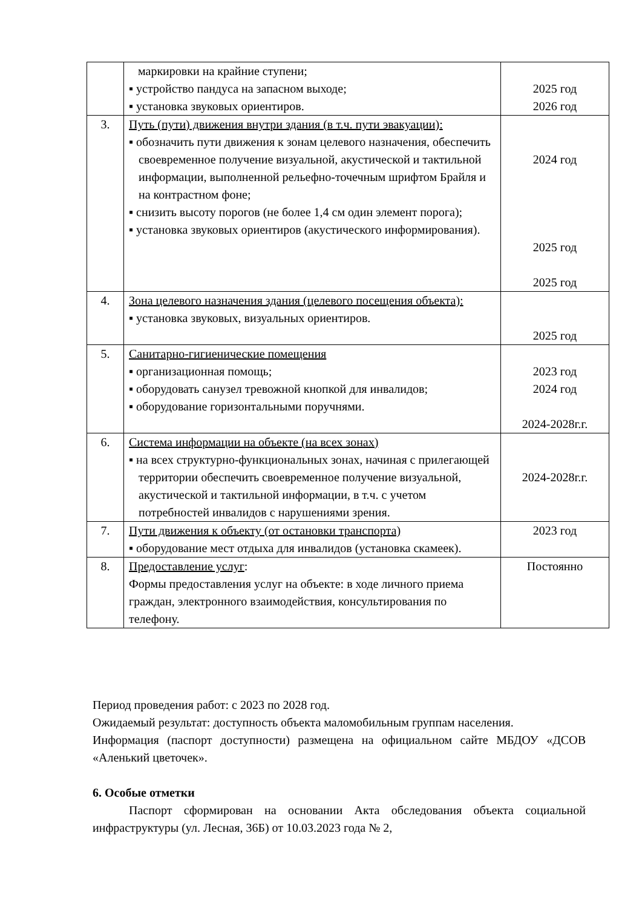| | маркировки на крайние ступени; ▪ устройство пандуса на запасном выходе; ▪ установка звуковых ориентиров. | 2025 год 2026 год |
| 3. | Путь (пути) движения внутри здания (в т.ч. пути эвакуации): ▪ обозначить пути движения к зонам целевого назначения, обеспечить своевременное получение визуальной, акустической и тактильной информации, выполненной рельефно-точечным шрифтом Брайля и на контрастном фоне; ▪ снизить высоту порогов (не более 1,4 см один элемент порога); ▪ установка звуковых ориентиров (акустического информирования). | 2024 год 2025 год 2025 год |
| 4. | Зона целевого назначения здания (целевого посещения объекта): ▪ установка звуковых, визуальных ориентиров. | 2025 год |
| 5. | Санитарно-гигиенические помещения ▪ организационная помощь; ▪ оборудовать санузел тревожной кнопкой для инвалидов; ▪ оборудование горизонтальными поручнями. | 2023 год 2024 год 2024-2028г.г. |
| 6. | Система информации на объекте (на всех зонах) ▪ на всех структурно-функциональных зонах, начиная с прилегающей территории обеспечить своевременное получение визуальной, акустической и тактильной информации, в т.ч. с учетом потребностей инвалидов с нарушениями зрения. | 2024-2028г.г. |
| 7. | Пути движения к объекту (от остановки транспорта) ▪ оборудование мест отдыха для инвалидов (установка скамеек). | 2023 год |
| 8. | Предоставление услуг : Формы предоставления услуг на объекте: в ходе личного приема граждан, электронного взаимодействия, консультирования по телефону. | Постоянно |
Период проведения работ: с 2023 по 2028 год.
Ожидаемый результат: доступность объекта маломобильным группам населения.
Информация (паспорт доступности) размещена на официальном сайте МБДОУ «ДСОВ «Аленький цветочек».
6. Особые отметки
Паспорт сформирован на основании Акта обследования объекта социальной инфраструктуры (ул. Лесная, 36Б) от 10.03.2023 года № 2,